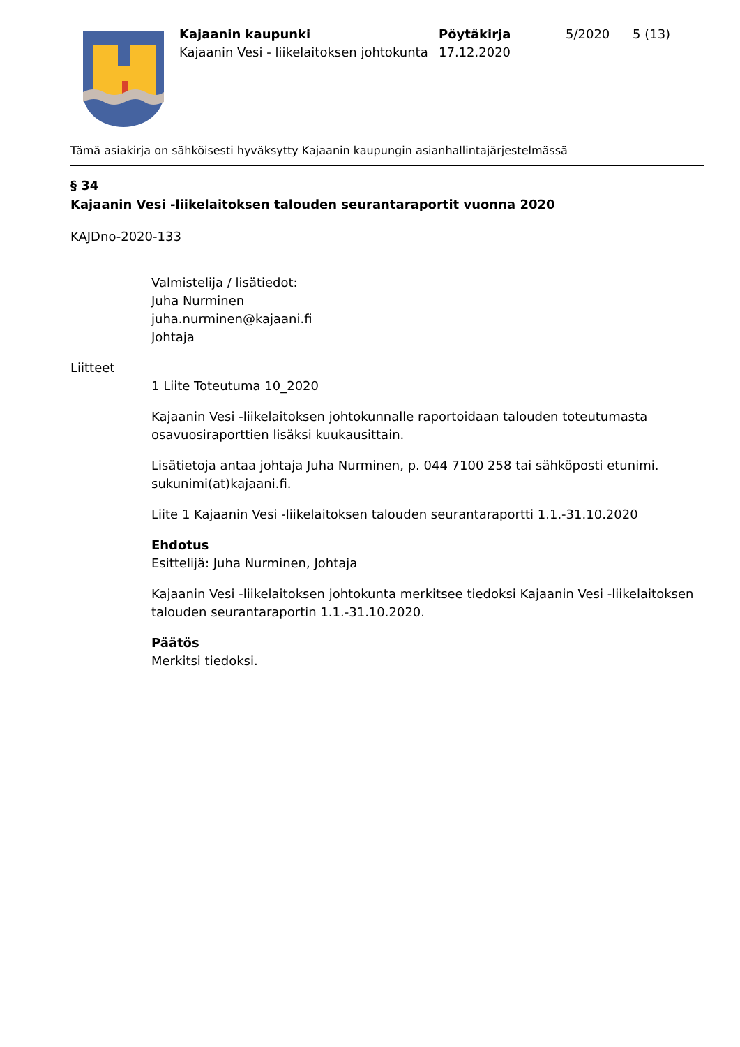Kajaanin kaupunki
Kajaanin Vesi - liikelaitoksen johtokunta
Pöytäkirja
17.12.2020
5/2020 5 (13)
Tämä asiakirja on sähköisesti hyväksytty Kajaanin kaupungin asianhallintajärjestelmässä
§ 34
Kajaanin Vesi -liikelaitoksen talouden seurantaraportit vuonna 2020
KAJDno-2020-133
Valmistelija / lisätiedot:
Juha Nurminen
juha.nurminen@kajaani.fi
Johtaja
Liitteet
1 Liite Toteutuma 10_2020
Kajaanin Vesi -liikelaitoksen johtokunnalle raportoidaan talouden toteutumasta osavuosiraporttien lisäksi kuukausittain.
Lisätietoja antaa johtaja Juha Nurminen, p. 044 7100 258 tai sähköposti etunimi. sukunimi(at)kajaani.fi.
Liite 1 Kajaanin Vesi -liikelaitoksen talouden seurantaraportti 1.1.-31.10.2020
Ehdotus
Esittelijä: Juha Nurminen, Johtaja
Kajaanin Vesi -liikelaitoksen johtokunta merkitsee tiedoksi Kajaanin Vesi -liikelaitoksen talouden seurantaraportin 1.1.-31.10.2020.
Päätös
Merkitsi tiedoksi.